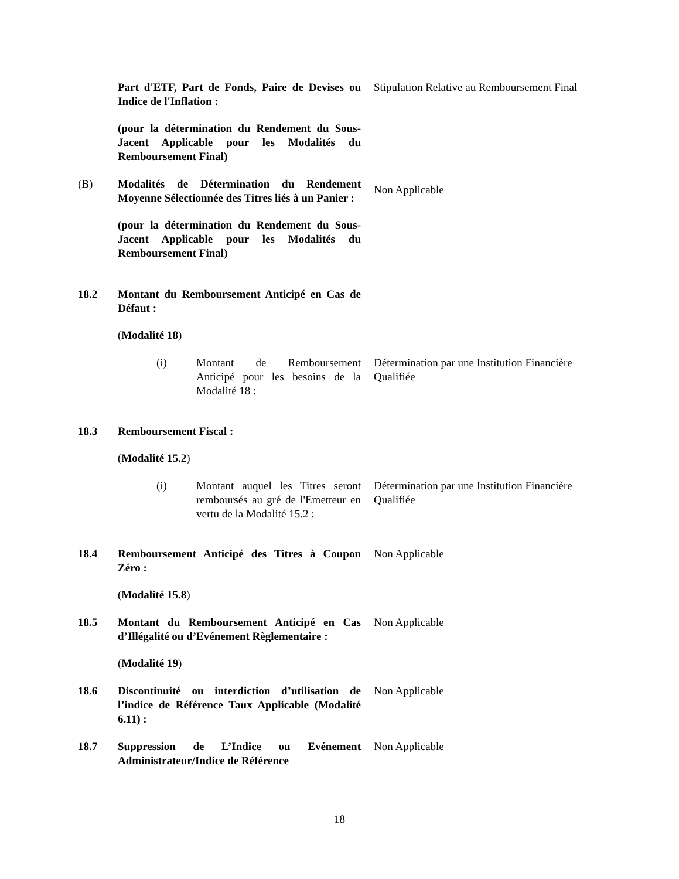Part d'ETF, Part de Fonds, Paire de Devises ou Indice de l'Inflation :
(pour la détermination du Rendement du Sous-Jacent Applicable pour les Modalités du Remboursement Final)
Stipulation Relative au Remboursement Final
(B) Modalités de Détermination du Rendement Moyenne Sélectionnée des Titres liés à un Panier :
(pour la détermination du Rendement du Sous-Jacent Applicable pour les Modalités du Remboursement Final)
Non Applicable
18.2 Montant du Remboursement Anticipé en Cas de Défaut :
(Modalité 18)
(i) Montant de Remboursement Anticipé pour les besoins de la Modalité 18 :
Détermination par une Institution Financière Qualifiée
18.3 Remboursement Fiscal :
(Modalité 15.2)
(i) Montant auquel les Titres seront remboursés au gré de l'Emetteur en vertu de la Modalité 15.2 :
Détermination par une Institution Financière Qualifiée
18.4 Remboursement Anticipé des Titres à Coupon Zéro :
(Modalité 15.8)
Non Applicable
18.5 Montant du Remboursement Anticipé en Cas d’Illégalité ou d’Evénement Règlementaire :
(Modalité 19)
Non Applicable
18.6 Discontinuité ou interdiction d’utilisation de l’indice de Référence Taux Applicable (Modalité 6.11) :
Non Applicable
18.7 Suppression de L’Indice ou Evénement Administrateur/Indice de Référence
Non Applicable
18